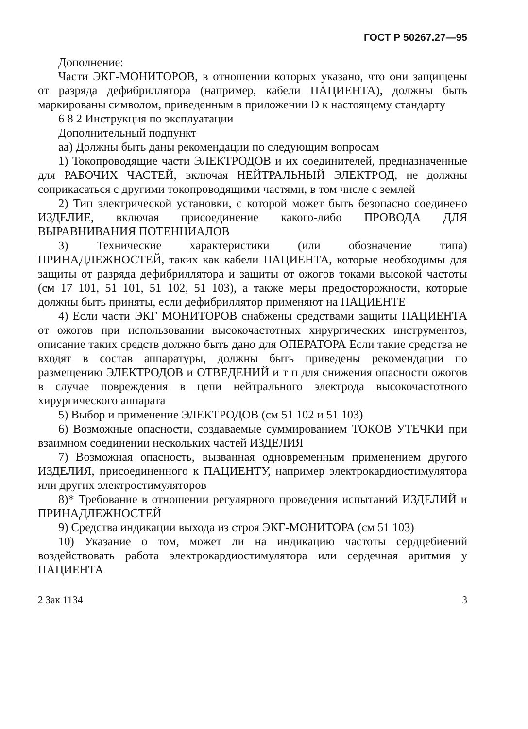ГОСТ Р 50267.27—95
Дополнение:
Части ЭКГ-МОНИТОРОВ, в отношении которых указано, что они защищены от разряда дефибриллятора (например, кабели ПАЦИЕНТА), должны быть маркированы символом, приведенным в приложении D к настоящему стандарту
6 8 2 Инструкция по эксплуатации
Дополнительный подпункт
aa) Должны быть даны рекомендации по следующим вопросам
1) Токопроводящие части ЭЛЕКТРОДОВ и их соединителей, предназначенные для РАБОЧИХ ЧАСТЕЙ, включая НЕЙТРАЛЬНЫЙ ЭЛЕКТРОД, не должны соприкасаться с другими токопроводящими частями, в том числе с землей
2) Тип электрической установки, с которой может быть безопасно соединено ИЗДЕЛИЕ, включая присоединение какого-либо ПРОВОДА ДЛЯ ВЫРАВНИВАНИЯ ПОТЕНЦИАЛОВ
3) Технические характеристики (или обозначение типа) ПРИНАДЛЕЖНОСТЕЙ, таких как кабели ПАЦИЕНТА, которые необходимы для защиты от разряда дефибриллятора и защиты от ожогов токами высокой частоты (см 17 101, 51 101, 51 102, 51 103), а также меры предосторожности, которые должны быть приняты, если дефибриллятор применяют на ПАЦИЕНТЕ
4) Если части ЭКГ МОНИТОРОВ снабжены средствами защиты ПАЦИЕНТА от ожогов при использовании высокочастотных хирургических инструментов, описание таких средств должно быть дано для ОПЕРАТОРА Если такие средства не входят в состав аппаратуры, должны быть приведены рекомендации по размещению ЭЛЕКТРОДОВ и ОТВЕДЕНИЙ и т п для снижения опасности ожогов в случае повреждения в цепи нейтрального электрода высокочастотного хирургического аппарата
5) Выбор и применение ЭЛЕКТРОДОВ (см 51 102 и 51 103)
6) Возможные опасности, создаваемые суммированием ТОКОВ УТЕЧКИ при взаимном соединении нескольких частей ИЗДЕЛИЯ
7) Возможная опасность, вызванная одновременным применением другого ИЗДЕЛИЯ, присоединенного к ПАЦИЕНТУ, например электрокардиостимулятора или других электростимуляторов
8)* Требование в отношении регулярного проведения испытаний ИЗДЕЛИЙ и ПРИНАДЛЕЖНОСТЕЙ
9) Средства индикации выхода из строя ЭКГ-МОНИТОРА (см 51 103)
10) Указание о том, может ли на индикацию частоты сердцебиений воздействовать работа электрокардиостимулятора или сердечная аритмия у ПАЦИЕНТА
2 Зак 1134 3